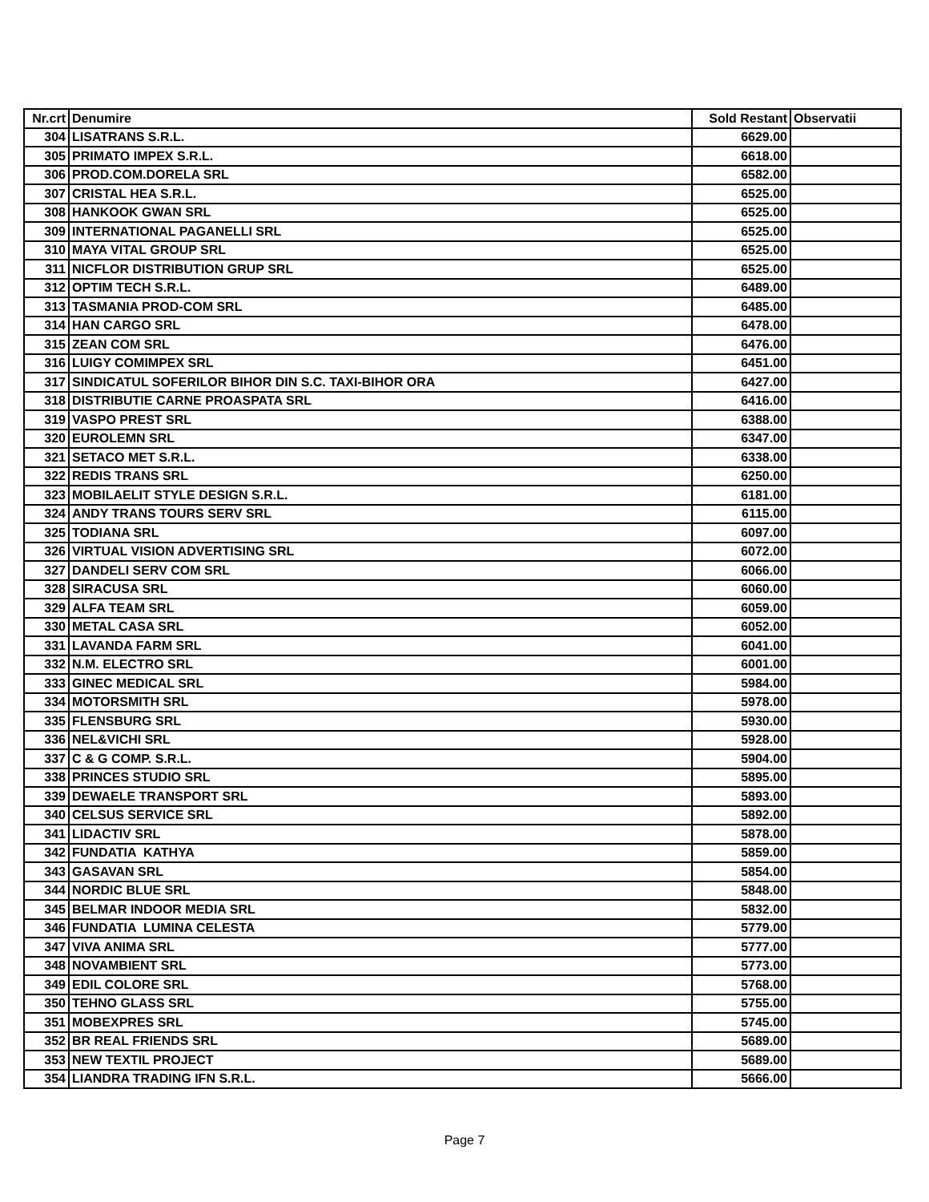| Nr.crt | Denumire | Sold Restant | Observatii |
| --- | --- | --- | --- |
| 304 | LISATRANS S.R.L. | 6629.00 | |
| 305 | PRIMATO IMPEX S.R.L. | 6618.00 | |
| 306 | PROD.COM.DORELA SRL | 6582.00 | |
| 307 | CRISTAL HEA S.R.L. | 6525.00 | |
| 308 | HANKOOK GWAN SRL | 6525.00 | |
| 309 | INTERNATIONAL PAGANELLI SRL | 6525.00 | |
| 310 | MAYA VITAL GROUP SRL | 6525.00 | |
| 311 | NICFLOR DISTRIBUTION GRUP SRL | 6525.00 | |
| 312 | OPTIM TECH S.R.L. | 6489.00 | |
| 313 | TASMANIA PROD-COM SRL | 6485.00 | |
| 314 | HAN CARGO SRL | 6478.00 | |
| 315 | ZEAN COM SRL | 6476.00 | |
| 316 | LUIGY COMIMPEX SRL | 6451.00 | |
| 317 | SINDICATUL SOFERILOR BIHOR DIN S.C. TAXI-BIHOR ORA | 6427.00 | |
| 318 | DISTRIBUTIE CARNE PROASPATA SRL | 6416.00 | |
| 319 | VASPO PREST SRL | 6388.00 | |
| 320 | EUROLEMN SRL | 6347.00 | |
| 321 | SETACO MET S.R.L. | 6338.00 | |
| 322 | REDIS TRANS SRL | 6250.00 | |
| 323 | MOBILAELIT STYLE DESIGN S.R.L. | 6181.00 | |
| 324 | ANDY TRANS TOURS SERV SRL | 6115.00 | |
| 325 | TODIANA SRL | 6097.00 | |
| 326 | VIRTUAL VISION ADVERTISING SRL | 6072.00 | |
| 327 | DANDELI SERV COM SRL | 6066.00 | |
| 328 | SIRACUSA SRL | 6060.00 | |
| 329 | ALFA TEAM SRL | 6059.00 | |
| 330 | METAL CASA SRL | 6052.00 | |
| 331 | LAVANDA FARM SRL | 6041.00 | |
| 332 | N.M. ELECTRO SRL | 6001.00 | |
| 333 | GINEC MEDICAL SRL | 5984.00 | |
| 334 | MOTORSMITH SRL | 5978.00 | |
| 335 | FLENSBURG SRL | 5930.00 | |
| 336 | NEL&VICHI SRL | 5928.00 | |
| 337 | C & G COMP. S.R.L. | 5904.00 | |
| 338 | PRINCES STUDIO SRL | 5895.00 | |
| 339 | DEWAELE TRANSPORT SRL | 5893.00 | |
| 340 | CELSUS SERVICE SRL | 5892.00 | |
| 341 | LIDACTIV SRL | 5878.00 | |
| 342 | FUNDATIA KATHYA | 5859.00 | |
| 343 | GASAVAN SRL | 5854.00 | |
| 344 | NORDIC BLUE SRL | 5848.00 | |
| 345 | BELMAR INDOOR MEDIA SRL | 5832.00 | |
| 346 | FUNDATIA LUMINA CELESTA | 5779.00 | |
| 347 | VIVA ANIMA SRL | 5777.00 | |
| 348 | NOVAMBIENT SRL | 5773.00 | |
| 349 | EDIL COLORE SRL | 5768.00 | |
| 350 | TEHNO GLASS SRL | 5755.00 | |
| 351 | MOBEXPRES SRL | 5745.00 | |
| 352 | BR REAL FRIENDS SRL | 5689.00 | |
| 353 | NEW TEXTIL PROJECT | 5689.00 | |
| 354 | LIANDRA TRADING IFN S.R.L. | 5666.00 | |
Page 7